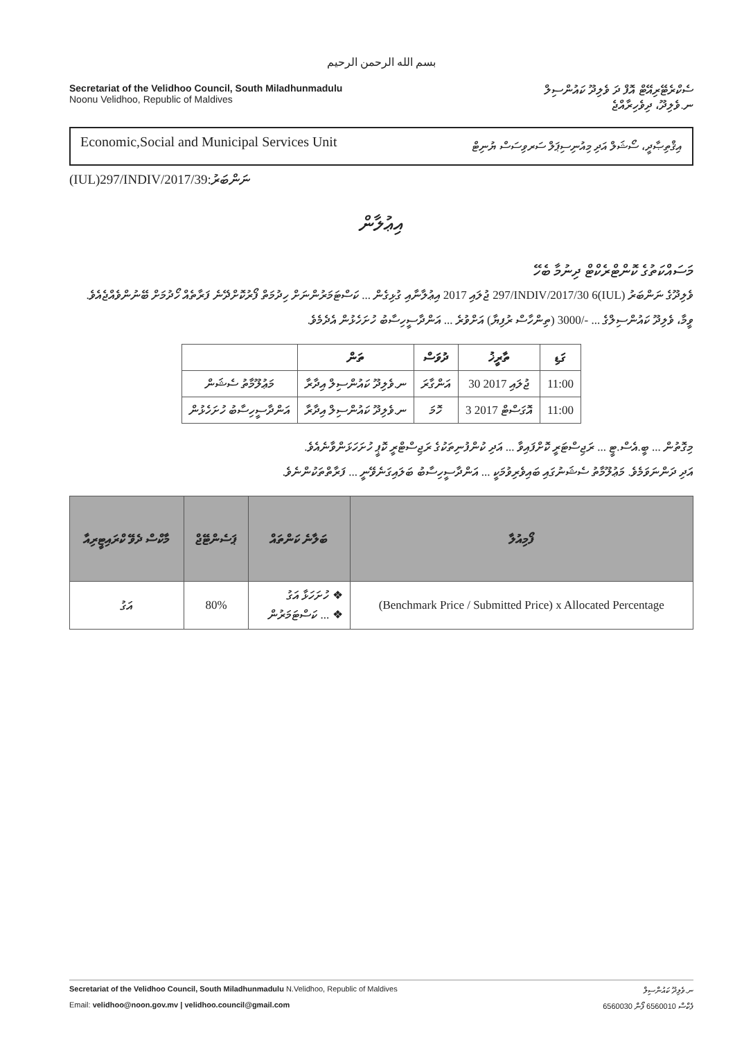بسم الله الرحمن الرحيم
Secretariat of the Velidhoo Council, South Miladhunmadulu
Noonu Velidhoo, Republic of Maldives
ސެކްރެޓޭރިއޭޓް އޮފް ދަ ވެލިދޫ ކައުންސިލް
ނ.ވެލިދޫ، ދިވެހިރާއްޖެ
Economic,Social and Municipal Services Unit އިޤްތިޞާދީ، ސޯޝަލް އަދި މިއުނިސިޕަލް ސަރވިސަސް ޔުނިޓް
(IUL)297/INDIV/2017/39:ނަންބަރު
އިޢުލާން
މަސައްކަތުގެ ކޮންޓްރެކްޓް ދިނުމާ ބެހޭ
ވެލިދޫގެ ނަންބަރު (IUL)297/INDIV/2017/30 6 ޖުލައި 2017 އިޢުލާނާއި ގުޅިގެން ... ކަސްޓަމަރުންނަށް ހިދުމަތް ފޯރުކޮށްދޭނެ ފަރާތެއް ހޯދުމަށް ބޭނުންވެއްޖެއެވެ.
ވީމާ، ވެލިދޫ ކައުންސިލްގެ ... -/3000 (ތިންހާސް ރުފިޔާ) އަށްވުރެ ... އަންދާސީހިސާބު ހުށަހެޅުން އެދެމެވެ.
| | ތަން | ދުވަސް | ތާރީޚު | ގަޑި |
| --- | --- | --- | --- | --- |
| މަޢުލޫމާތު ސެޝަން | ނ.ވެލިދޫ ކައުންސިލް އިދާރާ | އަންގާރަ | 30 ޖުލައި 2017 | 11:00 |
| އަންދާސީހިސާބު ހުށަހެޅުން | ނ.ވެލިދޫ ކައުންސިލް އިދާރާ | ހޮމަ | 3 އޮގަސްޓް 2017 | 11:00 |
މިގޮތުން ... ބީ.އެސް.ޓީ ... ރަޖިސްޓަރީ ކޮށްފައިވާ ... އަދި ކުންފުނިތަކުގެ ރަޖިސްޓްރީ ކޮޕީ ހުށަހަޅަންވާނެއެވެ.
އަދި ދަންނަވަމެވެ. މަޢުލޫމާތު ސެޝަނުގައި ބައިވެރިވުމަކީ ... އަންދާސީހިސާބު ބަލައިގަނެވޭނީ ... ފަރާތްތަކުންނެވެ.
| މާކްސް ދެވޭ ކްރައިޓީރިއާ | ޕަސެންޓޭޖް | ބަލާނެ ކަންތައް | ފޯމިއުލާ |
| --- | --- | --- | --- |
| އަގު | 80% | ❖ ހުށަހަޅާ އަގު ❖ ... ކަސްޓަމަރުން | (Benchmark Price / Submitted Price) x Allocated Percentage |
Secretariat of the Velidhoo Council, South Miladhunmadulu N.Velidhoo, Republic of Maldives ނ.ވެލިދޫ ކައުންސިލް
Email: velidhoo@noon.gov.mv | velidhoo.council@gmail.com 6560030 ފެކްސް 6560010 ފޯން